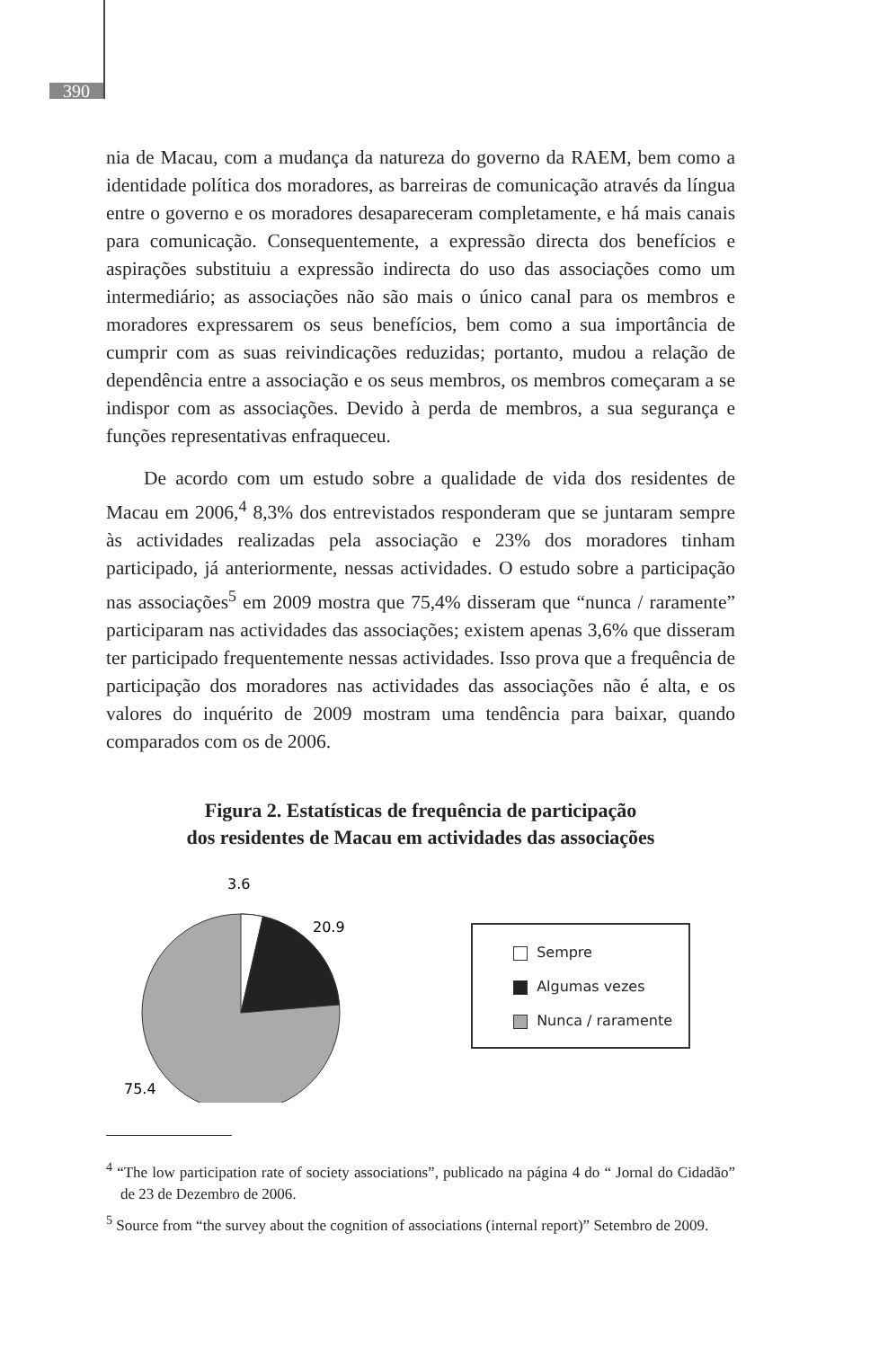390
nia de Macau, com a mudança da natureza do governo da RAEM, bem como a identidade política dos moradores, as barreiras de comunicação através da língua entre o governo e os moradores desapareceram completamente, e há mais canais para comunicação. Consequentemente, a expressão directa dos benefícios e aspirações substituiu a expressão indirecta do uso das associações como um intermediário; as associações não são mais o único canal para os membros e moradores expressarem os seus benefícios, bem como a sua importância de cumprir com as suas reivindicações reduzidas; portanto, mudou a relação de dependência entre a associação e os seus membros, os membros começaram a se indispor com as associações. Devido à perda de membros, a sua segurança e funções representativas enfraqueceu.
De acordo com um estudo sobre a qualidade de vida dos residentes de Macau em 2006,<sup>4</sup> 8,3% dos entrevistados responderam que se juntaram sempre às actividades realizadas pela associação e 23% dos moradores tinham participado, já anteriormente, nessas actividades. O estudo sobre a participação nas associações<sup>5</sup> em 2009 mostra que 75,4% disseram que “nunca / raramente” participaram nas actividades das associações; existem apenas 3,6% que disseram ter participado frequentemente nessas actividades. Isso prova que a frequência de participação dos moradores nas actividades das associações não é alta, e os valores do inquérito de 2009 mostram uma tendência para baixar, quando comparados com os de 2006.
Figura 2. Estatísticas de frequência de participação
dos residentes de Macau em actividades das associações
3.6
20.9
75.4
Sempre
Algumas vezes
Nunca / raramente
<sup>4</sup> “The low participation rate of society associations”, publicado na página 4 do “ Jornal do Cidadão” de 23 de Dezembro de 2006.
<sup>5</sup> Source from “the survey about the cognition of associations (internal report)” Setembro de 2009.